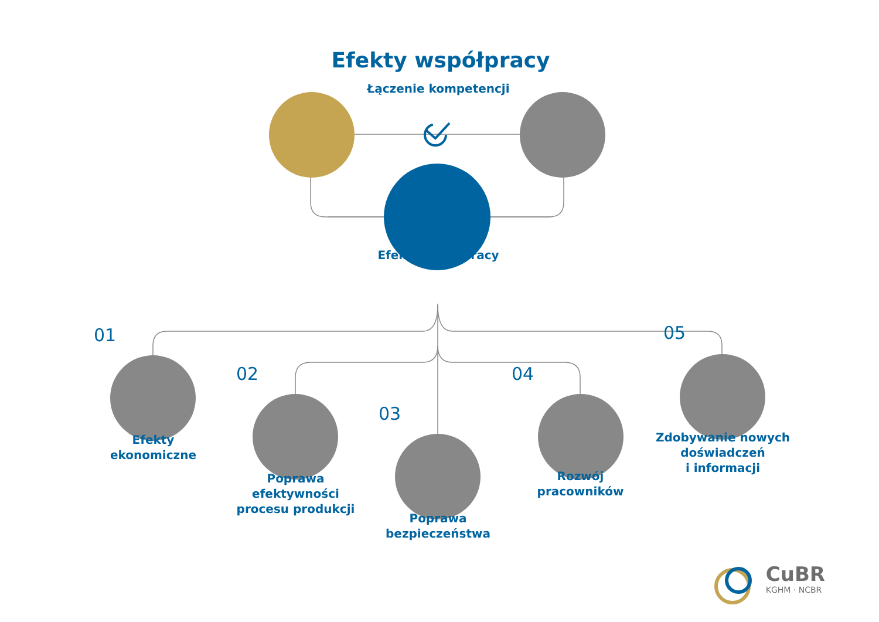Efekty współpracy
Łączenie kompetencji
Efekty współpracy
01
Efekty
ekonomiczne
02
Poprawa efektywności
procesu produkcji
03
Poprawa
bezpieczeństwa
04
Rozwój
pracowników
05
Zdobywanie nowych
doświadczeń
i informacji
CuBR
KGHM · NCBR